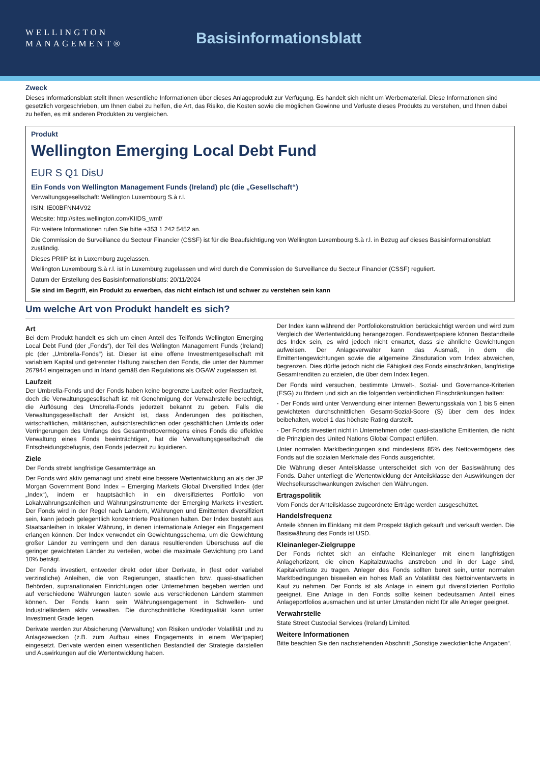WELLINGTON
MANAGEMENT®
Basisinformationsblatt
Zweck
Dieses Informationsblatt stellt Ihnen wesentliche Informationen über dieses Anlageprodukt zur Verfügung. Es handelt sich nicht um Werbematerial. Diese Informationen sind gesetzlich vorgeschrieben, um Ihnen dabei zu helfen, die Art, das Risiko, die Kosten sowie die möglichen Gewinne und Verluste dieses Produkts zu verstehen, und Ihnen dabei zu helfen, es mit anderen Produkten zu vergleichen.
Produkt
Wellington Emerging Local Debt Fund
EUR S Q1 DisU
Ein Fonds von Wellington Management Funds (Ireland) plc (die „Gesellschaft“)
Verwaltungsgesellschaft: Wellington Luxembourg S.à r.l.
ISIN: IE00BFNN4V92
Website: http://sites.wellington.com/KIIDS_wmf/
Für weitere Informationen rufen Sie bitte +353 1 242 5452 an.
Die Commission de Surveillance du Secteur Financier (CSSF) ist für die Beaufsichtigung von Wellington Luxembourg S.à r.l. in Bezug auf dieses Basisinformationsblatt zuständig.
Dieses PRIIP ist in Luxemburg zugelassen.
Wellington Luxembourg S.à r.l. ist in Luxemburg zugelassen und wird durch die Commission de Surveillance du Secteur Financier (CSSF) reguliert.
Datum der Erstellung des Basisinformationsblatts: 20/11/2024
Sie sind im Begriff, ein Produkt zu erwerben, das nicht einfach ist und schwer zu verstehen sein kann
Um welche Art von Produkt handelt es sich?
Art
Bei dem Produkt handelt es sich um einen Anteil des Teilfonds Wellington Emerging Local Debt Fund (der „Fonds“), der Teil des Wellington Management Funds (Ireland) plc (der „Umbrella-Fonds“) ist. Dieser ist eine offene Investmentgesellschaft mit variablem Kapital und getrennter Haftung zwischen den Fonds, die unter der Nummer 267944 eingetragen und in Irland gemäß den Regulations als OGAW zugelassen ist.
Laufzeit
Der Umbrella-Fonds und der Fonds haben keine begrenzte Laufzeit oder Restlaufzeit, doch die Verwaltungsgesellschaft ist mit Genehmigung der Verwahrstelle berechtigt, die Auflösung des Umbrella-Fonds jederzeit bekannt zu geben. Falls die Verwaltungsgesellschaft der Ansicht ist, dass Änderungen des politischen, wirtschaftlichen, militärischen, aufsichtsrechtlichen oder geschäftlichen Umfelds oder Verringerungen des Umfangs des Gesamtnettovermögens eines Fonds die effektive Verwaltung eines Fonds beeinträchtigen, hat die Verwaltungsgesellschaft die Entscheidungsbefugnis, den Fonds jederzeit zu liquidieren.
Ziele
Der Fonds strebt langfristige Gesamterträge an.
Der Fonds wird aktiv gemanagt und strebt eine bessere Wertentwicklung an als der JP Morgan Government Bond Index – Emerging Markets Global Diversified Index (der „Index“), indem er hauptsächlich in ein diversifiziertes Portfolio von Lokalwährungsanleihen und Währungsinstrumente der Emerging Markets investiert. Der Fonds wird in der Regel nach Ländern, Währungen und Emittenten diversifiziert sein, kann jedoch gelegentlich konzentrierte Positionen halten. Der Index besteht aus Staatsanleihen in lokaler Währung, in denen internationale Anleger ein Engagement erlangen können. Der Index verwendet ein Gewichtungsschema, um die Gewichtung großer Länder zu verringern und den daraus resultierenden Überschuss auf die geringer gewichteten Länder zu verteilen, wobei die maximale Gewichtung pro Land 10% beträgt.
Der Fonds investiert, entweder direkt oder über Derivate, in (fest oder variabel verzinsliche) Anleihen, die von Regierungen, staatlichen bzw. quasi-staatlichen Behörden, supranationalen Einrichtungen oder Unternehmen begeben werden und auf verschiedene Währungen lauten sowie aus verschiedenen Ländern stammen können. Der Fonds kann sein Währungsengagement in Schwellen- und Industrieländern aktiv verwalten. Die durchschnittliche Kreditqualität kann unter Investment Grade liegen.
Derivate werden zur Absicherung (Verwaltung) von Risiken und/oder Volatilität und zu Anlagezwecken (z.B. zum Aufbau eines Engagements in einem Wertpapier) eingesetzt. Derivate werden einen wesentlichen Bestandteil der Strategie darstellen und Auswirkungen auf die Wertentwicklung haben.
Der Index kann während der Portfoliokonstruktion berücksichtigt werden und wird zum Vergleich der Wertentwicklung herangezogen. Fondswertpapiere können Bestandteile des Index sein, es wird jedoch nicht erwartet, dass sie ähnliche Gewichtungen aufweisen. Der Anlageverwalter kann das Ausmaß, in dem die Emittentengewichtungen sowie die allgemeine Zinsduration vom Index abweichen, begrenzen. Dies dürfte jedoch nicht die Fähigkeit des Fonds einschränken, langfristige Gesamtrenditen zu erzielen, die über dem Index liegen.
Der Fonds wird versuchen, bestimmte Umwelt-, Sozial- und Governance-Kriterien (ESG) zu fördern und sich an die folgenden verbindlichen Einschränkungen halten:
- Der Fonds wird unter Verwendung einer internen Bewertungsskala von 1 bis 5 einen gewichteten durchschnittlichen Gesamt-Sozial-Score (S) über dem des Index beibehalten, wobei 1 das höchste Rating darstellt.
- Der Fonds investiert nicht in Unternehmen oder quasi-staatliche Emittenten, die nicht die Prinzipien des United Nations Global Compact erfüllen.
Unter normalen Marktbedingungen sind mindestens 85% des Nettovermögens des Fonds auf die sozialen Merkmale des Fonds ausgerichtet.
Die Währung dieser Anteilsklasse unterscheidet sich von der Basiswährung des Fonds. Daher unterliegt die Wertentwicklung der Anteilsklasse den Auswirkungen der Wechselkursschwankungen zwischen den Währungen.
Ertragspolitik
Vom Fonds der Anteilsklasse zugeordnete Erträge werden ausgeschüttet.
Handelsfrequenz
Anteile können im Einklang mit dem Prospekt täglich gekauft und verkauft werden. Die Basiswährung des Fonds ist USD.
Kleinanleger-Zielgruppe
Der Fonds richtet sich an einfache Kleinanleger mit einem langfristigen Anlagehorizont, die einen Kapitalzuwachs anstreben und in der Lage sind, Kapitalverluste zu tragen. Anleger des Fonds sollten bereit sein, unter normalen Marktbedingungen bisweilen ein hohes Maß an Volatilität des Nettoinventarwerts in Kauf zu nehmen. Der Fonds ist als Anlage in einem gut diversifizierten Portfolio geeignet. Eine Anlage in den Fonds sollte keinen bedeutsamen Anteil eines Anlageportfolios ausmachen und ist unter Umständen nicht für alle Anleger geeignet.
Verwahrstelle
State Street Custodial Services (Ireland) Limited.
Weitere Informationen
Bitte beachten Sie den nachstehenden Abschnitt „Sonstige zweckdienliche Angaben“.